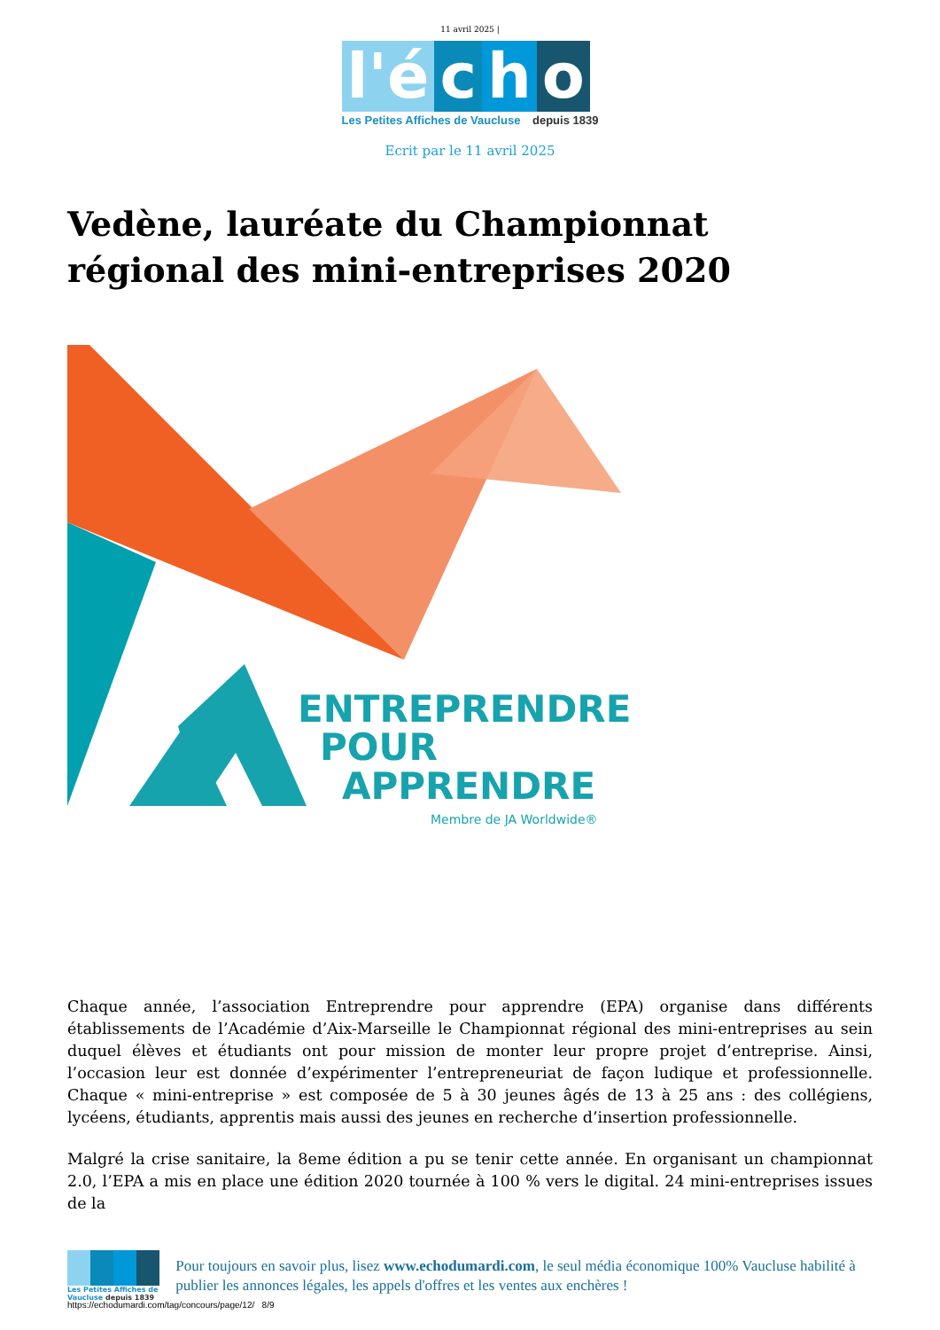11 avril 2025 |
l'é c h o
Les Petites Affiches de Vaucluse depuis 1839
Ecrit par le 11 avril 2025
Vedène, lauréate du Championnat régional des mini-entreprises 2020
ENTREPRENDRE
POUR
APPRENDRE
Membre de JA Worldwide®
Chaque année, l’association Entreprendre pour apprendre (EPA) organise dans différents établissements de l’Académie d’Aix-Marseille le Championnat régional des mini-entreprises au sein duquel élèves et étudiants ont pour mission de monter leur propre projet d’entreprise. Ainsi, l’occasion leur est donnée d’expérimenter l’entrepreneuriat de façon ludique et professionnelle. Chaque « mini-entreprise » est composée de 5 à 30 jeunes âgés de 13 à 25 ans : des collégiens, lycéens, étudiants, apprentis mais aussi des jeunes en recherche d’insertion professionnelle.
Malgré la crise sanitaire, la 8eme édition a pu se tenir cette année. En organisant un championnat 2.0, l’EPA a mis en place une édition 2020 tournée à 100 % vers le digital. 24 mini-entreprises issues de la
Les Petites Affiches de Vaucluse depuis 1839
Pour toujours en savoir plus, lisez www.echodumardi.com, le seul média économique 100% Vaucluse habilité à publier les annonces légales, les appels d'offres et les ventes aux enchères !
https://echodumardi.com/tag/concours/page/12/ 8/9